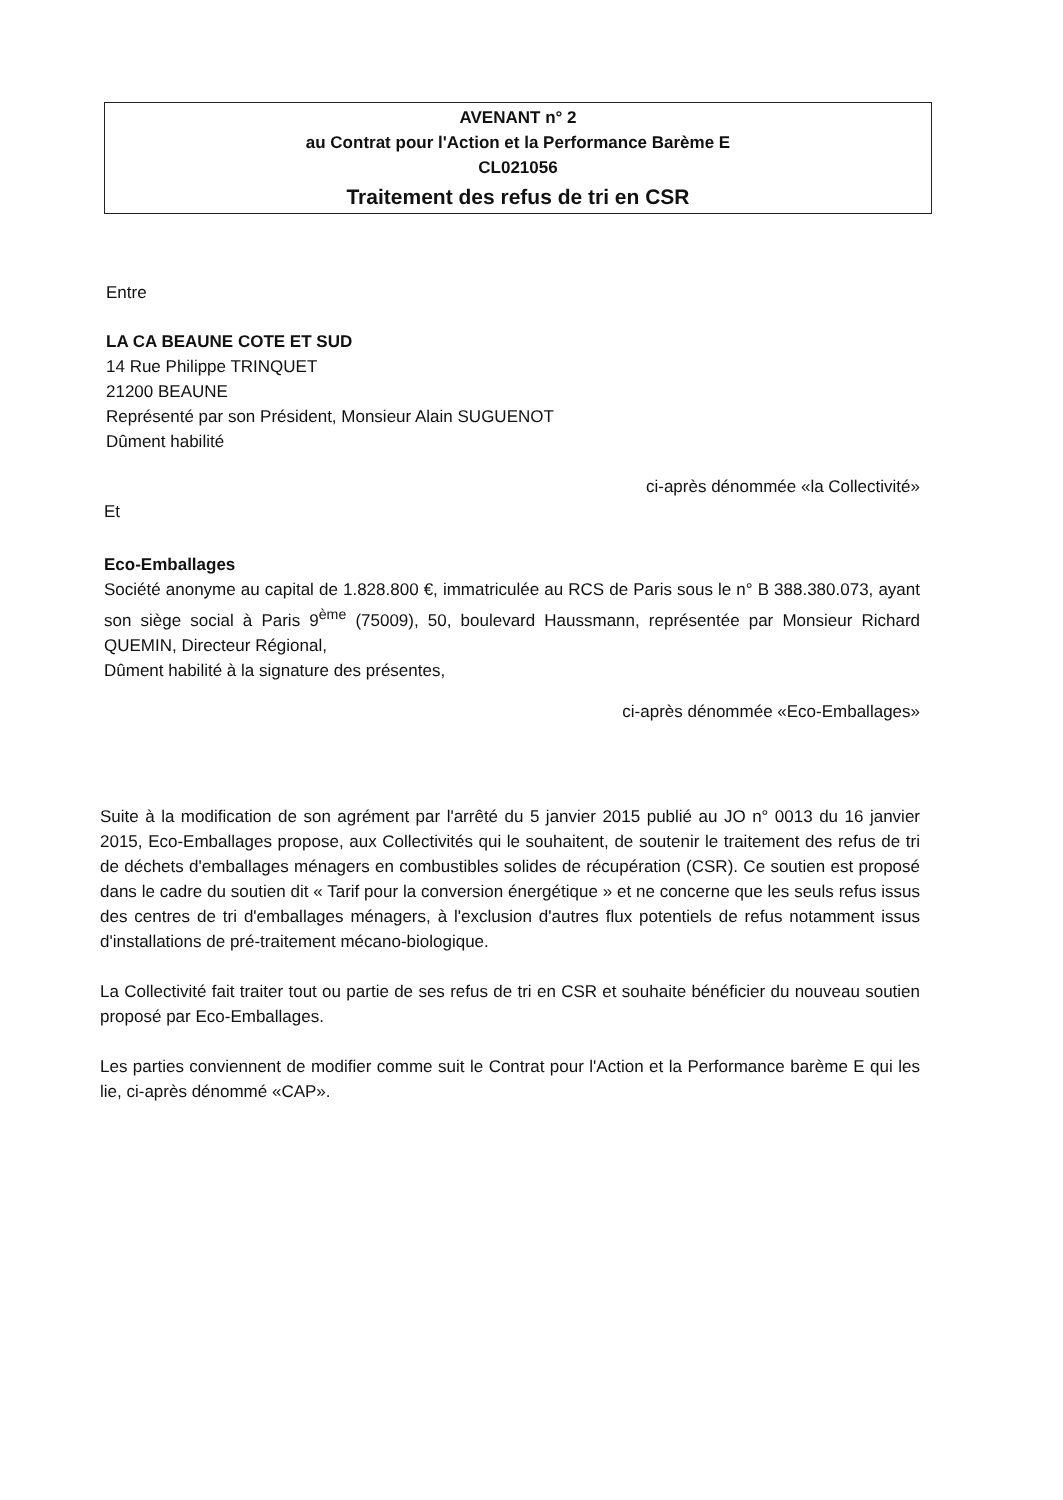AVENANT n° 2
au Contrat pour l'Action et la Performance Barème E
CL021056
Traitement des refus de tri en CSR
Entre
LA CA BEAUNE COTE ET SUD
14 Rue Philippe TRINQUET
21200 BEAUNE
Représenté par son Président, Monsieur Alain SUGUENOT
Dûment habilité
ci-après dénommée «la Collectivité»
Et
Eco-Emballages
Société anonyme au capital de 1.828.800 €, immatriculée au RCS de Paris sous le n° B 388.380.073, ayant son siège social à Paris 9<sup>ème</sup> (75009), 50, boulevard Haussmann, représentée par Monsieur Richard QUEMIN, Directeur Régional,
Dûment habilité à la signature des présentes,
ci-après dénommée «Eco-Emballages»
Suite à la modification de son agrément par l'arrêté du 5 janvier 2015 publié au JO n° 0013 du 16 janvier 2015, Eco-Emballages propose, aux Collectivités qui le souhaitent, de soutenir le traitement des refus de tri de déchets d'emballages ménagers en combustibles solides de récupération (CSR). Ce soutien est proposé dans le cadre du soutien dit « Tarif pour la conversion énergétique » et ne concerne que les seuls refus issus des centres de tri d'emballages ménagers, à l'exclusion d'autres flux potentiels de refus notamment issus d'installations de pré-traitement mécano-biologique.
La Collectivité fait traiter tout ou partie de ses refus de tri en CSR et souhaite bénéficier du nouveau soutien proposé par Eco-Emballages.
Les parties conviennent de modifier comme suit le Contrat pour l'Action et la Performance barème E qui les lie, ci-après dénommé «CAP».